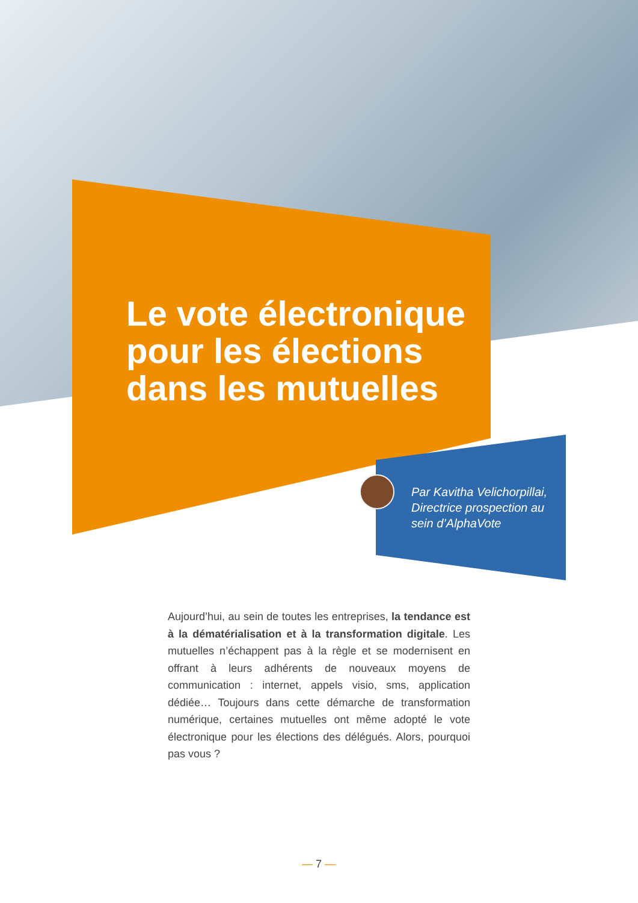Le vote électronique
pour les élections
dans les mutuelles
Par Kavitha Velichorpillai,
Directrice prospection au
sein d’AlphaVote
Aujourd’hui, au sein de toutes les entreprises, la tendance est à la dématérialisation et à la transformation digitale. Les mutuelles n’échappent pas à la règle et se modernisent en offrant à leurs adhérents de nouveaux moyens de communication : internet, appels visio, sms, application dédiée… Toujours dans cette démarche de transformation numérique, certaines mutuelles ont même adopté le vote électronique pour les élections des délégués. Alors, pourquoi pas vous ?
— 7 —